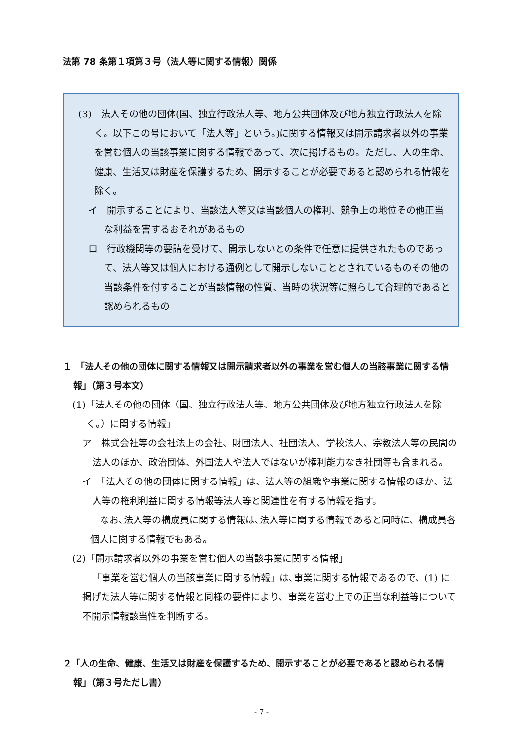法第 78 条第１項第３号（法人等に関する情報）関係
(3)　法人その他の団体(国、独立行政法人等、地方公共団体及び地方独立行政法人を除く。以下この号において「法人等」という。)に関する情報又は開示請求者以外の事業を営む個人の当該事業に関する情報であって、次に掲げるもの。ただし、人の生命、健康、生活又は財産を保護するため、開示することが必要であると認められる情報を除く。
イ　開示することにより、当該法人等又は当該個人の権利、競争上の地位その他正当な利益を害するおそれがあるもの
ロ　行政機関等の要請を受けて、開示しないとの条件で任意に提供されたものであって、法人等又は個人における通例として開示しないこととされているものその他の当該条件を付することが当該情報の性質、当時の状況等に照らして合理的であると認められるもの
１　「法人その他の団体に関する情報又は開示請求者以外の事業を営む個人の当該事業に関する情報」（第３号本文）
(1)「法人その他の団体（国、独立行政法人等、地方公共団体及び地方独立行政法人を除く。）に関する情報」
ア　株式会社等の会社法上の会社、財団法人、社団法人、学校法人、宗教法人等の民間の法人のほか、政治団体、外国法人や法人ではないが権利能力なき社団等も含まれる。
イ　「法人その他の団体に関する情報」は、法人等の組織や事業に関する情報のほか、法人等の権利利益に関する情報等法人等と関連性を有する情報を指す。
なお､法人等の構成員に関する情報は､法人等に関する情報であると同時に、構成員各個人に関する情報でもある。
(2)「開示請求者以外の事業を営む個人の当該事業に関する情報」
「事業を営む個人の当該事業に関する情報」は､事業に関する情報であるので、(1) に掲げた法人等に関する情報と同様の要件により、事業を営む上での正当な利益等について不開示情報該当性を判断する。
２「人の生命、健康、生活又は財産を保護するため、開示することが必要であると認められる情報」（第３号ただし書）
- 7 -